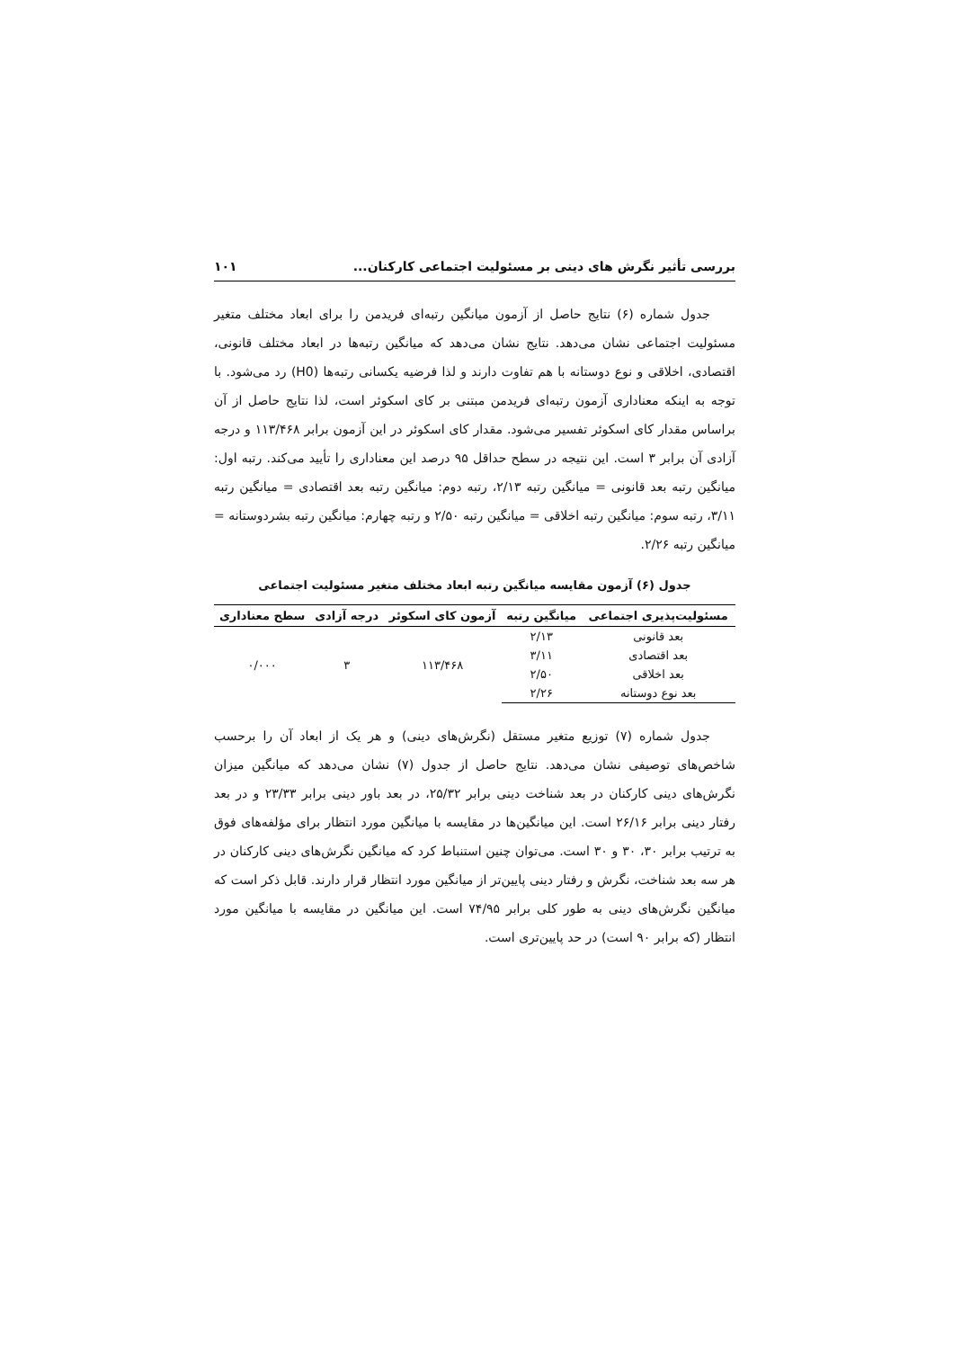بررسی تأثیر نگرش های دینی بر مسئولیت اجتماعی کارکنان... ۱۰۱
جدول شماره (۶) نتایج حاصل از آزمون میانگین رتبه‌ای فریدمن را برای ابعاد مختلف متغیر مسئولیت اجتماعی نشان می‌دهد. نتایج نشان می‌دهد که میانگین رتبه‌ها در ابعاد مختلف قانونی، اقتصادی، اخلاقی و نوع دوستانه با هم تفاوت دارند و لذا فرضیه یکسانی رتبه‌ها (H0) رد می‌شود. با توجه به اینکه معناداری آزمون رتبه‌ای فریدمن مبتنی بر کای اسکوئر است، لذا نتایج حاصل از آن براساس مقدار کای اسکوئر تفسیر می‌شود. مقدار کای اسکوئر در این آزمون برابر ۱۱۳/۴۶۸ و درجه آزادی آن برابر ۳ است. این نتیجه در سطح حداقل ۹۵ درصد این معناداری را تأیید می‌کند. رتبه اول: میانگین رتبه بعد قانونی = میانگین رتبه ۲/۱۳، رتبه دوم: میانگین رتبه بعد اقتصادی = میانگین رتبه ۳/۱۱، رتبه سوم: میانگین رتبه اخلاقی = میانگین رتبه ۲/۵۰ و رتبه چهارم: میانگین رتبه بشردوستانه = میانگین رتبه ۲/۲۶.
جدول (۶) آزمون مقایسه میانگین رتبه ابعاد مختلف متغیر مسئولیت اجتماعی
| مسئولیت‌پذیری اجتماعی | میانگین رتبه | آزمون کای اسکوئر | درجه آزادی | سطح معناداری |
| --- | --- | --- | --- | --- |
| بعد قانونی | ۲/۱۳ | ۱۱۳/۴۶۸ | ۳ | ۰/۰۰۰ |
| بعد اقتصادی | ۳/۱۱ | | | |
| بعد اخلاقی | ۲/۵۰ | | | |
| بعد نوع دوستانه | ۲/۲۶ | | | |
جدول شماره (۷) توزیع متغیر مستقل (نگرش‌های دینی) و هر یک از ابعاد آن را برحسب شاخص‌های توصیفی نشان می‌دهد. نتایج حاصل از جدول (۷) نشان می‌دهد که میانگین میزان نگرش‌های دینی کارکنان در بعد شناخت دینی برابر ۲۵/۳۲، در بعد باور دینی برابر ۲۳/۳۳ و در بعد رفتار دینی برابر ۲۶/۱۶ است. این میانگین‌ها در مقایسه با میانگین مورد انتظار برای مؤلفه‌های فوق به ترتیب برابر ۳۰، ۳۰ و ۳۰ است. می‌توان چنین استنباط کرد که میانگین نگرش‌های دینی کارکنان در هر سه بعد شناخت، نگرش و رفتار دینی پایین‌تر از میانگین مورد انتظار قرار دارند. قابل ذکر است که میانگین نگرش‌های دینی به طور کلی برابر ۷۴/۹۵ است. این میانگین در مقایسه با میانگین مورد انتظار (که برابر ۹۰ است) در حد پایین‌تری است.